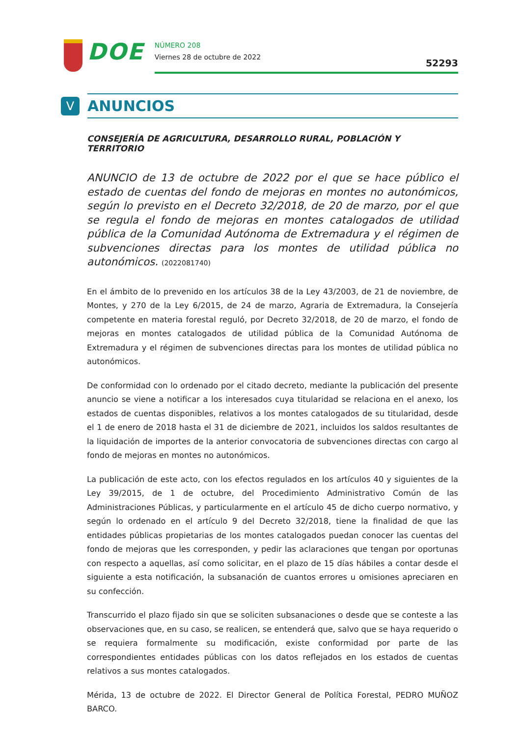DOE
NÚMERO 208
Viernes 28 de octubre de 2022 52293
V
ANUNCIOS
CONSEJERÍA DE AGRICULTURA, DESARROLLO RURAL, POBLACIÓN Y TERRITORIO
ANUNCIO de 13 de octubre de 2022 por el que se hace público el estado de cuentas del fondo de mejoras en montes no autonómicos, según lo previsto en el Decreto 32/2018, de 20 de marzo, por el que se regula el fondo de mejoras en montes catalogados de utilidad pública de la Comunidad Autónoma de Extremadura y el régimen de subvenciones directas para los montes de utilidad pública no autonómicos. (2022081740)
En el ámbito de lo prevenido en los artículos 38 de la Ley 43/2003, de 21 de noviembre, de Montes, y 270 de la Ley 6/2015, de 24 de marzo, Agraria de Extremadura, la Consejería competente en materia forestal reguló, por Decreto 32/2018, de 20 de marzo, el fondo de mejoras en montes catalogados de utilidad pública de la Comunidad Autónoma de Extremadura y el régimen de subvenciones directas para los montes de utilidad pública no autonómicos.
De conformidad con lo ordenado por el citado decreto, mediante la publicación del presente anuncio se viene a notificar a los interesados cuya titularidad se relaciona en el anexo, los estados de cuentas disponibles, relativos a los montes catalogados de su titularidad, desde el 1 de enero de 2018 hasta el 31 de diciembre de 2021, incluidos los saldos resultantes de la liquidación de importes de la anterior convocatoria de subvenciones directas con cargo al fondo de mejoras en montes no autonómicos.
La publicación de este acto, con los efectos regulados en los artículos 40 y siguientes de la Ley 39/2015, de 1 de octubre, del Procedimiento Administrativo Común de las Administraciones Públicas, y particularmente en el artículo 45 de dicho cuerpo normativo, y según lo ordenado en el artículo 9 del Decreto 32/2018, tiene la finalidad de que las entidades públicas propietarias de los montes catalogados puedan conocer las cuentas del fondo de mejoras que les corresponden, y pedir las aclaraciones que tengan por oportunas con respecto a aquellas, así como solicitar, en el plazo de 15 días hábiles a contar desde el siguiente a esta notificación, la subsanación de cuantos errores u omisiones apreciaren en su confección.
Transcurrido el plazo fijado sin que se soliciten subsanaciones o desde que se conteste a las observaciones que, en su caso, se realicen, se entenderá que, salvo que se haya requerido o se requiera formalmente su modificación, existe conformidad por parte de las correspondientes entidades públicas con los datos reflejados en los estados de cuentas relativos a sus montes catalogados.
Mérida, 13 de octubre de 2022. El Director General de Política Forestal, PEDRO MUÑOZ BARCO.